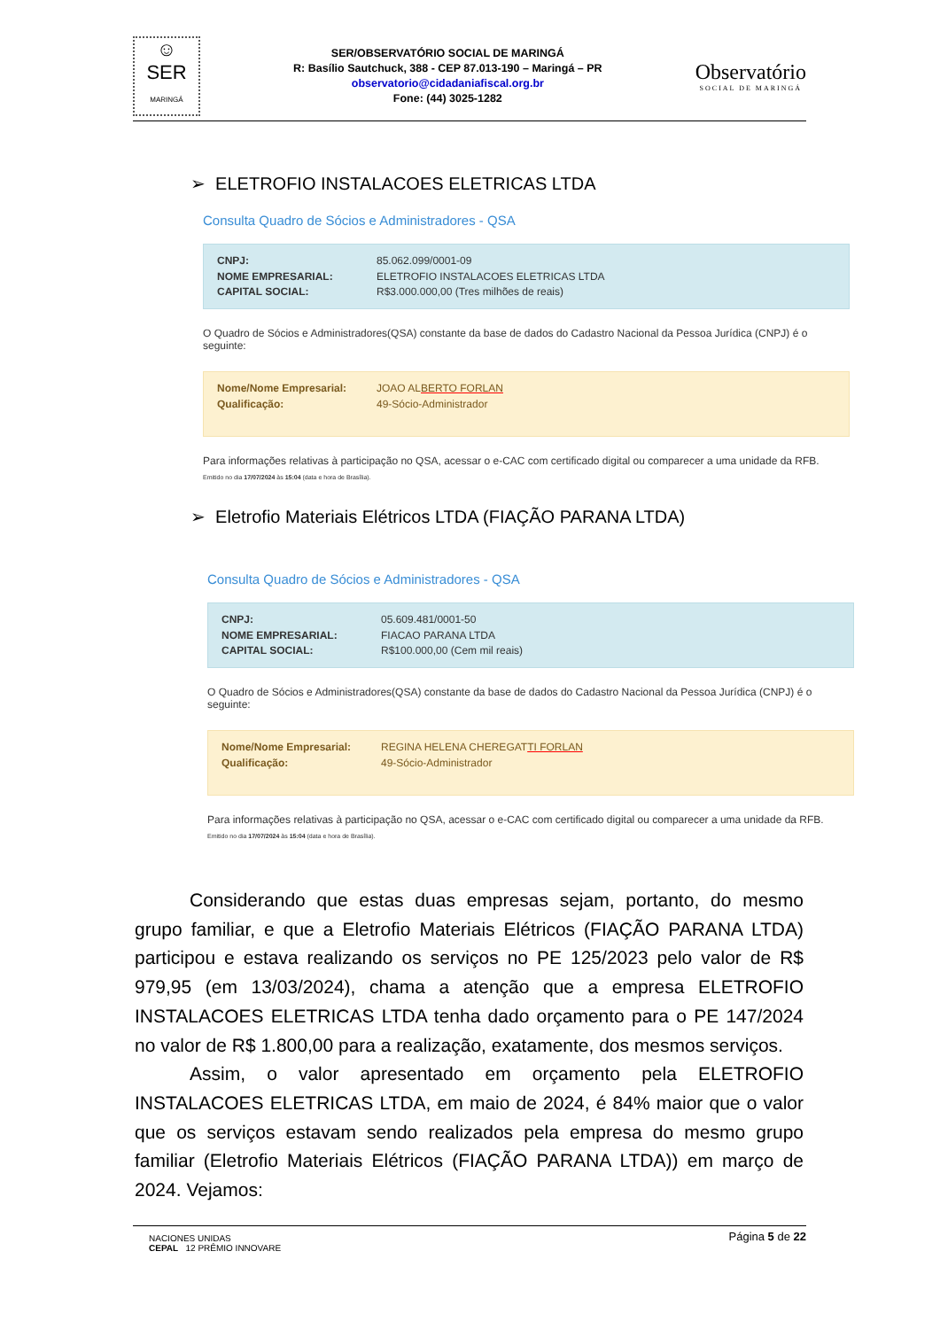☺
SER
MARINGÁ
SER/OBSERVATÓRIO SOCIAL DE MARINGÁ
R: Basílio Sautchuck, 388 - CEP 87.013-190 – Maringá – PR
observatorio@cidadaniafiscal.org.br
Fone: (44) 3025-1282
Observatório
SOCIAL DE MARINGÁ
➢ ELETROFIO INSTALACOES ELETRICAS LTDA
Consulta Quadro de Sócios e Administradores - QSA
CNPJ: 85.062.099/0001-09
NOME EMPRESARIAL: ELETROFIO INSTALACOES ELETRICAS LTDA
CAPITAL SOCIAL: R$3.000.000,00 (Tres milhões de reais)
O Quadro de Sócios e Administradores(QSA) constante da base de dados do Cadastro Nacional da Pessoa Jurídica (CNPJ) é o seguinte:
Nome/Nome Empresarial: JOAO ALBERTO FORLAN
Qualificação: 49-Sócio-Administrador
Para informações relativas à participação no QSA, acessar o e-CAC com certificado digital ou comparecer a uma unidade da RFB.
Emitido no dia 17/07/2024 às 15:04 (data e hora de Brasília).
➢ Eletrofio Materiais Elétricos LTDA (FIAÇÃO PARANA LTDA)
Consulta Quadro de Sócios e Administradores - QSA
CNPJ: 05.609.481/0001-50
NOME EMPRESARIAL: FIACAO PARANA LTDA
CAPITAL SOCIAL: R$100.000,00 (Cem mil reais)
O Quadro de Sócios e Administradores(QSA) constante da base de dados do Cadastro Nacional da Pessoa Jurídica (CNPJ) é o seguinte:
Nome/Nome Empresarial: REGINA HELENA CHEREGATTI FORLAN
Qualificação: 49-Sócio-Administrador
Para informações relativas à participação no QSA, acessar o e-CAC com certificado digital ou comparecer a uma unidade da RFB.
Emitido no dia 17/07/2024 às 15:04 (data e hora de Brasília).
Considerando que estas duas empresas sejam, portanto, do mesmo grupo familiar, e que a Eletrofio Materiais Elétricos (FIAÇÃO PARANA LTDA) participou e estava realizando os serviços no PE 125/2023 pelo valor de R$ 979,95 (em 13/03/2024), chama a atenção que a empresa ELETROFIO INSTALACOES ELETRICAS LTDA tenha dado orçamento para o PE 147/2024 no valor de R$ 1.800,00 para a realização, exatamente, dos mesmos serviços.
Assim, o valor apresentado em orçamento pela ELETROFIO INSTALACOES ELETRICAS LTDA, em maio de 2024, é 84% maior que o valor que os serviços estavam sendo realizados pela empresa do mesmo grupo familiar (Eletrofio Materiais Elétricos (FIAÇÃO PARANA LTDA)) em março de 2024. Vejamos:
Página 5 de 22
NACIONES UNIDAS
CEPAL 12 PRÊMIO INNOVARE